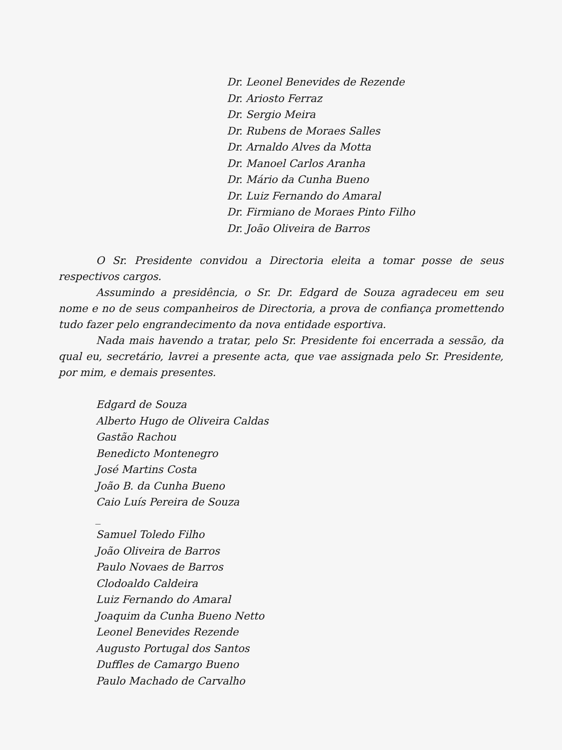Dr. Leonel Benevides de Rezende
Dr. Ariosto Ferraz
Dr. Sergio Meira
Dr. Rubens de Moraes Salles
Dr. Arnaldo Alves da Motta
Dr. Manoel Carlos Aranha
Dr. Mário da Cunha Bueno
Dr. Luiz Fernando do Amaral
Dr. Firmiano de Moraes Pinto Filho
Dr. João Oliveira de Barros
O Sr. Presidente convidou a Directoria eleita a tomar posse de seus respectivos cargos.
Assumindo a presidência, o Sr. Dr. Edgard de Souza agradeceu em seu nome e no de seus companheiros de Directoria, a prova de confiança promettendo tudo fazer pelo engrandecimento da nova entidade esportiva.
Nada mais havendo a tratar, pelo Sr. Presidente foi encerrada a sessão, da qual eu, secretário, lavrei a presente acta, que vae assignada pelo Sr. Presidente, por mim, e demais presentes.
Edgard de Souza
Alberto Hugo de Oliveira Caldas
Gastão Rachou
Benedicto Montenegro
José Martins Costa
João B. da Cunha Bueno
Caio Luís Pereira de Souza
_
Samuel Toledo Filho
João Oliveira de Barros
Paulo Novaes de Barros
Clodoaldo Caldeira
Luiz Fernando do Amaral
Joaquim da Cunha Bueno Netto
Leonel Benevides Rezende
Augusto Portugal dos Santos
Duffles de Camargo Bueno
Paulo Machado de Carvalho